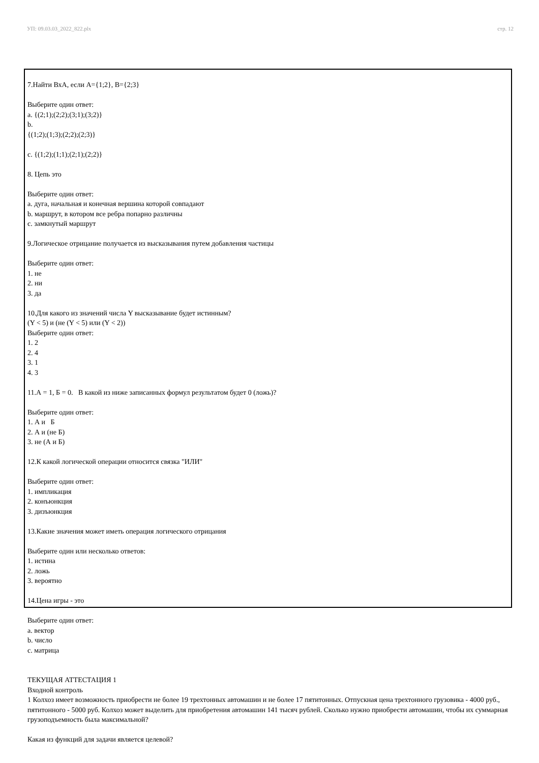УП: 09.03.03_2022_822.plx стр. 12
7.Найти ВхА, если А={1;2}, В={2;3}
Выберите один ответ:
a. {(2;1);(2;2);(3;1);(3;2)}
b.
{(1;2);(1;3);(2;2);(2;3)}
c. {(1;2);(1;1);(2;1);(2;2)}
8. Цепь это
Выберите один ответ:
a. дуга, начальная и конечная вершина которой совпадают
b. маршрут, в котором все ребра попарно различны
c. замкнутый маршрут
9.Логическое отрицание получается из высказывания путем добавления частицы
Выберите один ответ:
1. не
2. ни
3. да
10.Для какого из значений числа Y высказывание будет истинным?
(Y < 5) и (не (Y < 5) или (Y < 2))
Выберите один ответ:
1. 2
2. 4
3. 1
4. 3
11.А = 1, Б = 0. В какой из ниже записанных формул результатом будет 0 (ложь)?
Выберите один ответ:
1. А и Б
2. А и (не Б)
3. не (А и Б)
12.К какой логической операции относится связка "ИЛИ"
Выберите один ответ:
1. импликация
2. конъюнкция
3. дизъюнкция
13.Какие значения может иметь операция логического отрицания
Выберите один или несколько ответов:
1. истина
2. ложь
3. вероятно
14.Цена игры - это
Выберите один ответ:
a. вектор
b. число
c. матрица
ТЕКУЩАЯ АТТЕСТАЦИЯ 1
Входной контроль
1 Колхоз имеет возможность приобрести не более 19 трехтонных автомашин и не более 17 пятитонных. Отпускная цена трехтонного грузовика - 4000 руб., пятитонного - 5000 руб. Колхоз может выделить для приобретения автомашин 141 тысяч рублей. Сколько нужно приобрести автомашин, чтобы их суммарная грузоподъемность была максимальной?
Какая из функций для задачи является целевой?